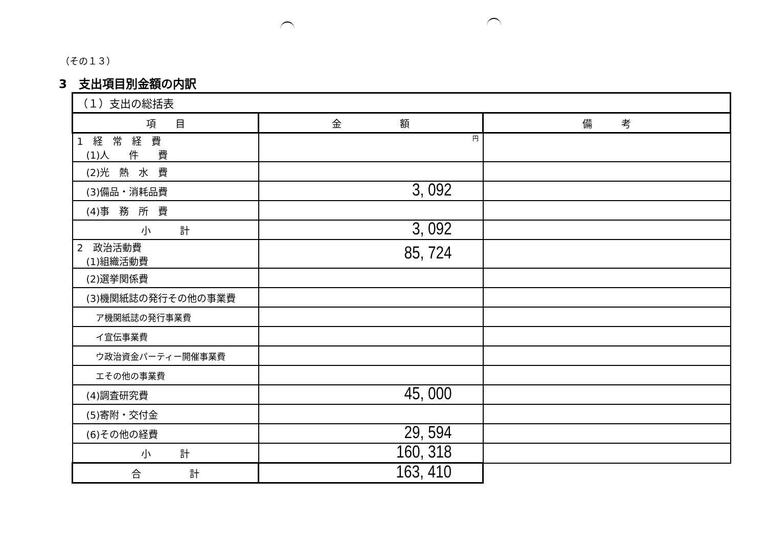（その１３）
3　支出項目別金額の内訳
| （１）支出の総括表 | | |
| --- | --- | --- |
| 項 目 | 金 額 | 備 考 |
| 1 経 常 経 費 (1)人 件 費 | 円 | |
| (2)光 熱 水 費 | | |
| (3)備品・消耗品費 | 3, 092 | |
| (4)事 務 所 費 | | |
| 小 計 | 3, 092 | |
| 2 政治活動費 (1)組織活動費 | 85, 724 | |
| (2)選挙関係費 | | |
| (3)機関紙誌の発行その他の事業費 | | |
| ア機関紙誌の発行事業費 | | |
| イ宣伝事業費 | | |
| ウ政治資金パーティー開催事業費 | | |
| エその他の事業費 | | |
| (4)調査研究費 | 45, 000 | |
| (5)寄附・交付金 | | |
| (6)その他の経費 | 29, 594 | |
| 小 計 | 160, 318 | |
| 合 計 | 163, 410 | |